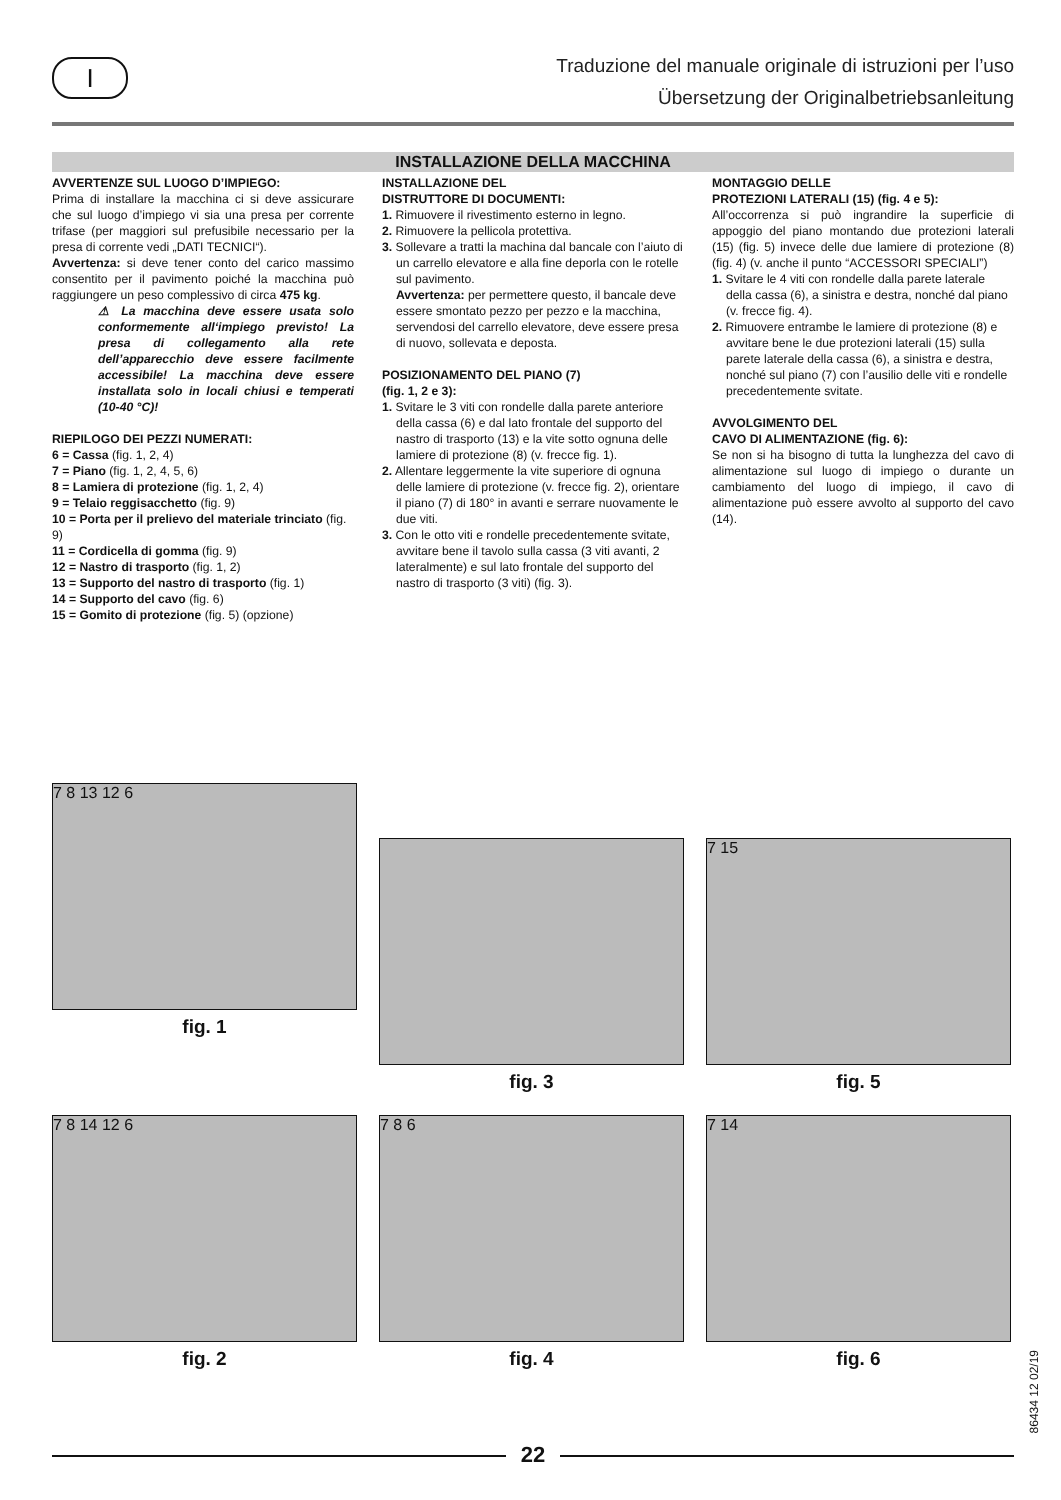I
Traduzione del manuale originale di istruzioni per l’uso
Übersetzung der Originalbetriebsanleitung
INSTALLAZIONE DELLA MACCHINA
AVVERTENZE SUL LUOGO D’IMPIEGO:
Prima di installare la macchina ci si deve assicurare che sul luogo d’impiego vi sia una presa per corrente trifase (per maggiori sul prefusibile necessario per la presa di corrente vedi „DATI TECNICI“).
Avvertenza: si deve tener conto del carico massimo consentito per il pavimento poiché la macchina può raggiungere un peso complessivo di circa 475 kg.
⚠ La macchina deve essere usata solo conformemente all‘impiego previsto! La presa di collegamento alla rete dell’apparecchio deve essere facilmente accessibile! La macchina deve essere installata solo in locali chiusi e temperati (10-40 °C)!
RIEPILOGO DEI PEZZI NUMERATI:
6 = Cassa (fig. 1, 2, 4)
7 = Piano (fig. 1, 2, 4, 5, 6)
8 = Lamiera di protezione (fig. 1, 2, 4)
9 = Telaio reggisacchetto (fig. 9)
10 = Porta per il prelievo del materiale trinciato (fig. 9)
11 = Cordicella di gomma (fig. 9)
12 = Nastro di trasporto (fig. 1, 2)
13 = Supporto del nastro di trasporto (fig. 1)
14 = Supporto del cavo (fig. 6)
15 = Gomito di protezione (fig. 5) (opzione)
INSTALLAZIONE DEL
DISTRUTTORE DI DOCUMENTI:
1. Rimuovere il rivestimento esterno in legno.
2. Rimuovere la pellicola protettiva.
3. Sollevare a tratti la machina dal bancale con l’aiuto di un carrello elevatore e alla fine deporla con le rotelle sul pavimento.
Avvertenza: per permettere questo, il bancale deve essere smontato pezzo per pezzo e la macchina, servendosi del carrello elevatore, deve essere presa di nuovo, sollevata e deposta.
POSIZIONAMENTO DEL PIANO (7)
(fig. 1, 2 e 3):
1. Svitare le 3 viti con rondelle dalla parete anteriore della cassa (6) e dal lato frontale del supporto del nastro di trasporto (13) e la vite sotto ognuna delle lamiere di protezione (8) (v. frecce fig. 1).
2. Allentare leggermente la vite superiore di ognuna delle lamiere di protezione (v. frecce fig. 2), orientare il piano (7) di 180° in avanti e serrare nuovamente le due viti.
3. Con le otto viti e rondelle precedentemente svitate, avvitare bene il tavolo sulla cassa (3 viti avanti, 2 lateralmente) e sul lato frontale del supporto del nastro di trasporto (3 viti) (fig. 3).
MONTAGGIO DELLE
PROTEZIONI LATERALI (15) (fig. 4 e 5):
All’occorrenza si può ingrandire la superficie di appoggio del piano montando due protezioni laterali (15) (fig. 5) invece delle due lamiere di protezione (8) (fig. 4) (v. anche il punto “ACCESSORI SPECIALI”)
1. Svitare le 4 viti con rondelle dalla parete laterale della cassa (6), a sinistra e destra, nonché dal piano (v. frecce fig. 4).
2. Rimuovere entrambe le lamiere di protezione (8) e avvitare bene le due protezioni laterali (15) sulla parete laterale della cassa (6), a sinistra e destra, nonché sul piano (7) con l’ausilio delle viti e rondelle precedentemente svitate.
AVVOLGIMENTO DEL
CAVO DI ALIMENTAZIONE (fig. 6):
Se non si ha bisogno di tutta la lunghezza del cavo di alimentazione sul luogo di impiego o durante un cambiamento del luogo di impiego, il cavo di alimentazione può essere avvolto al supporto del cavo (14).
7 8 13 12 6
fig. 1
fig. 3
7 15
fig. 5
7 8 14 12 6
fig. 2
7 8 6
fig. 4
7 14
fig. 6
86434 12 02/19
22